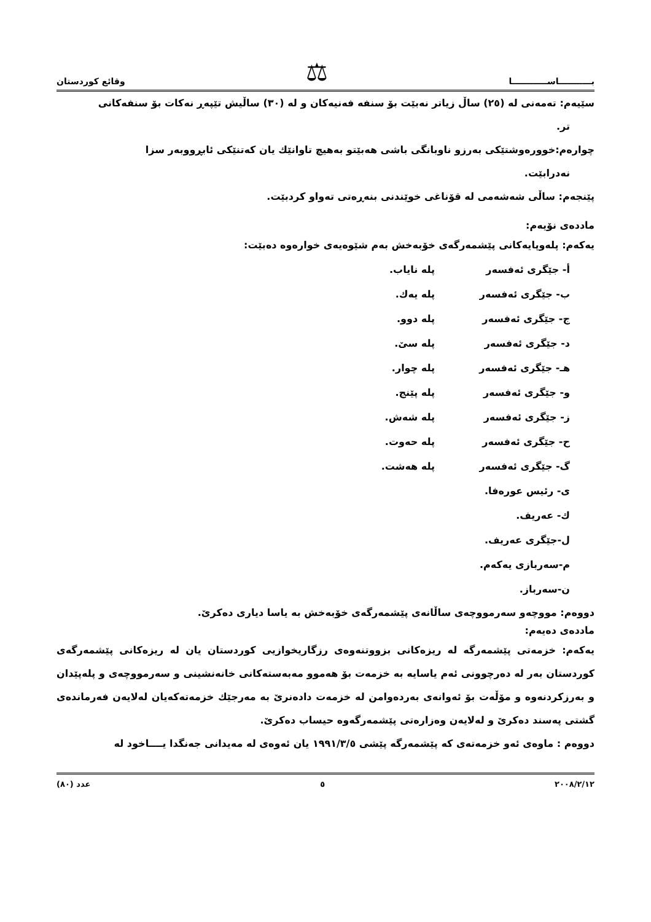ب‍ـــــــــــاســــــــــــا ⚖ وقائع كوردستان
سێیەم: تەمەنی لە (٢٥) ساڵ زیاتر نەبێت بۆ سنفە فەنیەکان و لە (٣٠) ساڵیش تێپەڕ نەکات بۆ سنفەکانی
تر.
چوارەم:خوورەوشتێکی بەرزو ناوبانگی باشی هەبێتو بەهیچ تاوانێك یان کەتنێکی ئابڕووبەر سزا
نەدرابێت.
پێنجەم: ساڵی شەشەمی لە قۆناغی خوێندنی بنەڕەتی تەواو کردبێت.
ماددەی نۆیەم:
یەکەم: پلەوپایەکانی پێشمەرگەی خۆبەخش بەم شێوەیەی خوارەوە دەبێت:
| أ- جێگری ئەفسەر | پلە نایاب. |
| ب- جێگری ئەفسەر | پلە یەك. |
| ج- جێگری ئەفسەر | پلە دوو. |
| د- جێگری ئەفسەر | پلە سێ. |
| هـ- جێگری ئەفسەر | پلە چوار. |
| و- جێگری ئەفسەر | پلە پێنج. |
| ز- جێگری ئەفسەر | پلە شەش. |
| ح- جێگری ئەفسەر | پلە حەوت. |
| گ- جێگری ئەفسەر | پلە هەشت. |
| ی- رئیس عورەفا. | |
| ك- عەریف. | |
| ل-جێگری عەریف. | |
| م-سەربازی یەکەم. | |
| ن-سەرباز. | |
دووەم: مووچەو سەرمووچەی ساڵانەی پێشمەرگەی خۆبەخش بە یاسا دیاری دەکرێ.
ماددەی دەیەم:
یەکەم: خزمەتی پێشمەرگە لە ریزەکانی بزووتنەوەی رزگاریخوازیی کوردستان یان لە ریزەکانی پێشمەرگەی کوردستان بەر لە دەرچوونی ئەم یاسایە بە خزمەت بۆ هەموو مەبەستەکانی خانەنشینی و سەرمووچەی و پلەپێدان و بەرزکردنەوە و مۆڵەت بۆ ئەوانەی بەردەوامن لە خزمەت دادەنرێ بە مەرجێك خزمەتەکەیان لەلایەن فەرماندەی گشتی پەسند دەکرێ و لەلایەن وەزارەتی پێشمەرگەوە حیساب دەکرێ.
دووەم : ماوەی ئەو خزمەتەی کە پێشمەرگە پێشی ١٩٩١/٣/٥ یان ئەوەی لە مەیدانی جەنگدا یــــاخود لە
٢٠٠٨/٢/١٢ ٥ عدد (٨٠)